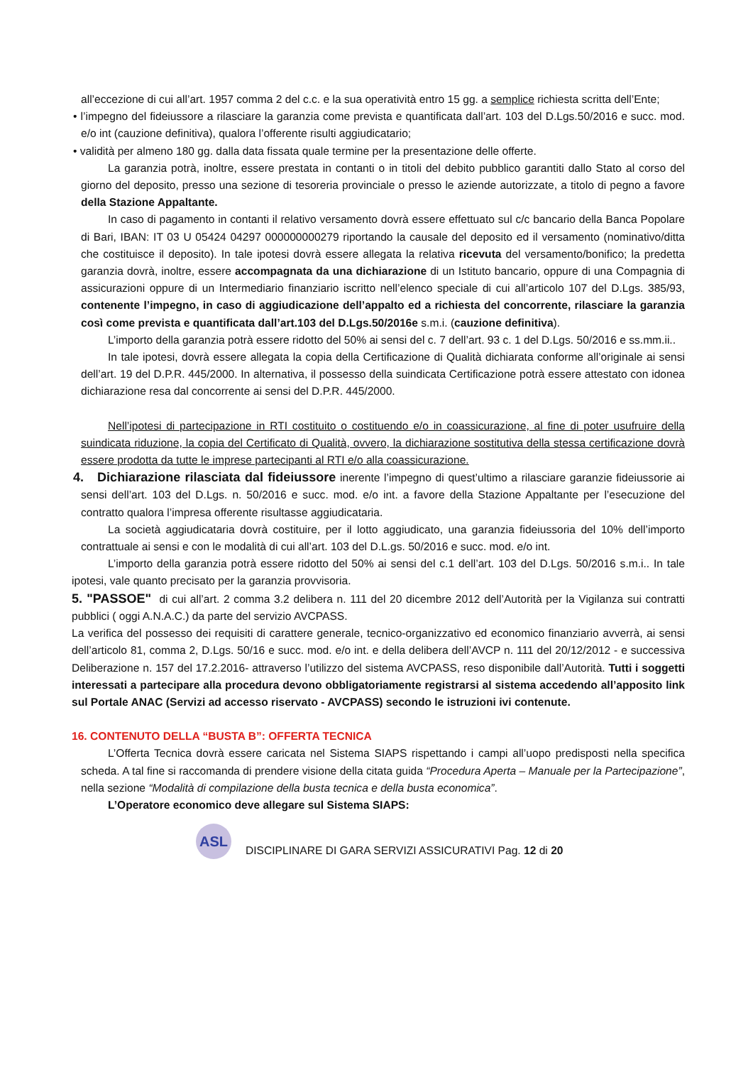all’eccezione di cui all’art. 1957 comma 2 del c.c. e la sua operatività entro 15 gg. a semplice richiesta scritta dell’Ente;
• l’impegno del fideiussore a rilasciare la garanzia come prevista e quantificata dall’art. 103 del D.Lgs.50/2016 e succ. mod. e/o int (cauzione definitiva), qualora l’offerente risulti aggiudicatario;
• validità per almeno 180 gg. dalla data fissata quale termine per la presentazione delle offerte.
La garanzia potrà, inoltre, essere prestata in contanti o in titoli del debito pubblico garantiti dallo Stato al corso del giorno del deposito, presso una sezione di tesoreria provinciale o presso le aziende autorizzate, a titolo di pegno a favore della Stazione Appaltante.
In caso di pagamento in contanti il relativo versamento dovrà essere effettuato sul c/c bancario della Banca Popolare di Bari, IBAN: IT 03 U 05424 04297 000000000279 riportando la causale del deposito ed il versamento (nominativo/ditta che costituisce il deposito). In tale ipotesi dovrà essere allegata la relativa ricevuta del versamento/bonifico; la predetta garanzia dovrà, inoltre, essere accompagnata da una dichiarazione di un Istituto bancario, oppure di una Compagnia di assicurazioni oppure di un Intermediario finanziario iscritto nell’elenco speciale di cui all’articolo 107 del D.Lgs. 385/93, contenente l’impegno, in caso di aggiudicazione dell’appalto ed a richiesta del concorrente, rilasciare la garanzia così come prevista e quantificata dall’art.103 del D.Lgs.50/2016e s.m.i. (cauzione definitiva).
L’importo della garanzia potrà essere ridotto del 50% ai sensi del c. 7 dell’art. 93 c. 1 del D.Lgs. 50/2016 e ss.mm.ii..
In tale ipotesi, dovrà essere allegata la copia della Certificazione di Qualità dichiarata conforme all’originale ai sensi dell’art. 19 del D.P.R. 445/2000. In alternativa, il possesso della suindicata Certificazione potrà essere attestato con idonea dichiarazione resa dal concorrente ai sensi del D.P.R. 445/2000.
Nell’ipotesi di partecipazione in RTI costituito o costituendo e/o in coassicurazione, al fine di poter usufruire della suindicata riduzione, la copia del Certificato di Qualità, ovvero, la dichiarazione sostitutiva della stessa certificazione dovrà essere prodotta da tutte le imprese partecipanti al RTI e/o alla coassicurazione.
4. Dichiarazione rilasciata dal fideiussore inerente l’impegno di quest’ultimo a rilasciare garanzie fideiussorie ai sensi dell’art. 103 del D.Lgs. n. 50/2016 e succ. mod. e/o int. a favore della Stazione Appaltante per l’esecuzione del contratto qualora l’impresa offerente risultasse aggiudicataria.
La società aggiudicataria dovrà costituire, per il lotto aggiudicato, una garanzia fideiussoria del 10% dell’importo contrattuale ai sensi e con le modalità di cui all’art. 103 del D.L.gs. 50/2016 e succ. mod. e/o int.
L’importo della garanzia potrà essere ridotto del 50% ai sensi del c.1 dell’art. 103 del D.Lgs. 50/2016 s.m.i.. In tale ipotesi, vale quanto precisato per la garanzia provvisoria.
5. "PASSOE" di cui all’art. 2 comma 3.2 delibera n. 111 del 20 dicembre 2012 dell’Autorità per la Vigilanza sui contratti pubblici ( oggi A.N.A.C.) da parte del servizio AVCPASS.
La verifica del possesso dei requisiti di carattere generale, tecnico-organizzativo ed economico finanziario avverrà, ai sensi dell’articolo 81, comma 2, D.Lgs. 50/16 e succ. mod. e/o int. e della delibera dell’AVCP n. 111 del 20/12/2012 - e successiva Deliberazione n. 157 del 17.2.2016- attraverso l’utilizzo del sistema AVCPASS, reso disponibile dall’Autorità. Tutti i soggetti interessati a partecipare alla procedura devono obbligatoriamente registrarsi al sistema accedendo all’apposito link sul Portale ANAC (Servizi ad accesso riservato - AVCPASS) secondo le istruzioni ivi contenute.
16. CONTENUTO DELLA “BUSTA B”: OFFERTA TECNICA
L’Offerta Tecnica dovrà essere caricata nel Sistema SIAPS rispettando i campi all’uopo predisposti nella specifica scheda. A tal fine si raccomanda di prendere visione della citata guida “Procedura Aperta – Manuale per la Partecipazione”, nella sezione “Modalità di compilazione della busta tecnica e della busta economica”.
L’Operatore economico deve allegare sul Sistema SIAPS:
ASL
DISCIPLINARE DI GARA SERVIZI ASSICURATIVI Pag. 12 di 20